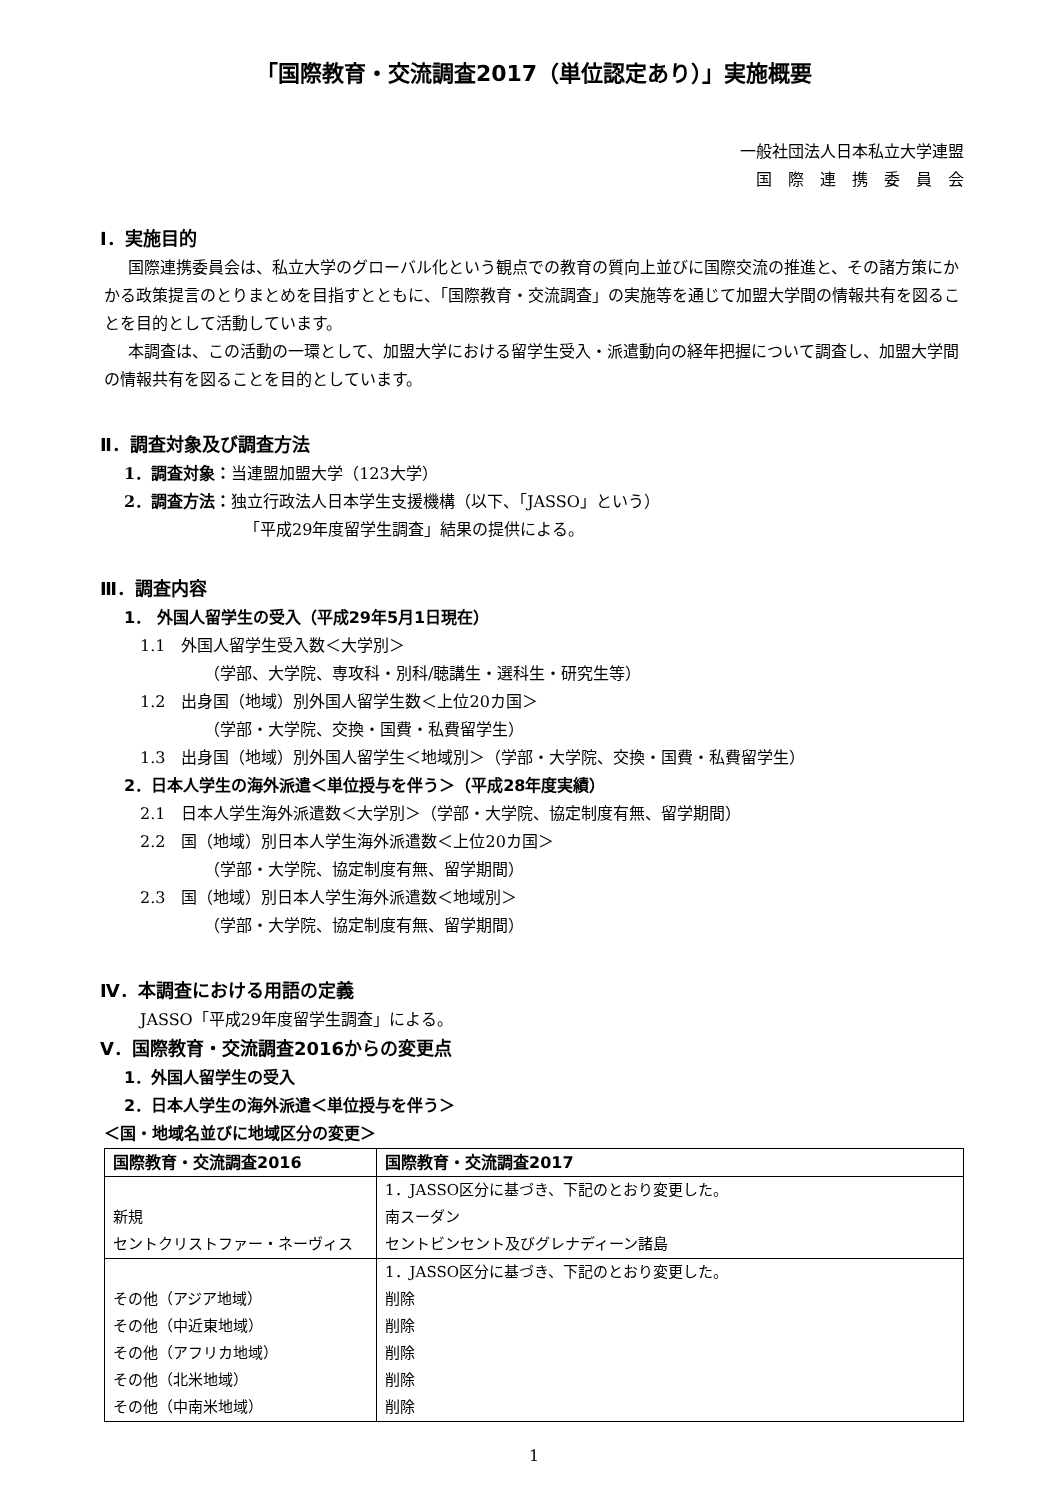「国際教育・交流調査2017（単位認定あり）」実施概要
一般社団法人日本私立大学連盟
国　際　連　携　委　員　会
Ⅰ．実施目的
国際連携委員会は、私立大学のグローバル化という観点での教育の質向上並びに国際交流の推進と、その諸方策にかかる政策提言のとりまとめを目指すとともに、「国際教育・交流調査」の実施等を通じて加盟大学間の情報共有を図ることを目的として活動しています。
本調査は、この活動の一環として、加盟大学における留学生受入・派遣動向の経年把握について調査し、加盟大学間の情報共有を図ることを目的としています。
Ⅱ．調査対象及び調査方法
1．調査対象：当連盟加盟大学（123大学）
2．調査方法：独立行政法人日本学生支援機構（以下、「JASSO」という）
「平成29年度留学生調査」結果の提供による。
Ⅲ．調査内容
1． 外国人留学生の受入（平成29年5月1日現在）
1.1　外国人留学生受入数＜大学別＞
（学部、大学院、専攻科・別科/聴講生・選科生・研究生等）
1.2　出身国（地域）別外国人留学生数＜上位20カ国＞
（学部・大学院、交換・国費・私費留学生）
1.3　出身国（地域）別外国人留学生＜地域別＞（学部・大学院、交換・国費・私費留学生）
2．日本人学生の海外派遣＜単位授与を伴う＞（平成28年度実績）
2.1　日本人学生海外派遣数＜大学別＞（学部・大学院、協定制度有無、留学期間）
2.2　国（地域）別日本人学生海外派遣数＜上位20カ国＞
（学部・大学院、協定制度有無、留学期間）
2.3　国（地域）別日本人学生海外派遣数＜地域別＞
（学部・大学院、協定制度有無、留学期間）
Ⅳ．本調査における用語の定義
JASSO「平成29年度留学生調査」による。
Ⅴ．国際教育・交流調査2016からの変更点
1．外国人留学生の受入
2．日本人学生の海外派遣＜単位授与を伴う＞
＜国・地域名並びに地域区分の変更＞
| 国際教育・交流調査2016 | 国際教育・交流調査2017 |
| --- | --- |
| 新規 セントクリストファー・ネーヴィス | 1．JASSO区分に基づき、下記のとおり変更した。 南スーダン セントビンセント及びグレナディーン諸島 |
| その他（アジア地域） その他（中近東地域） その他（アフリカ地域） その他（北米地域） その他（中南米地域） | 1．JASSO区分に基づき、下記のとおり変更した。 削除 削除 削除 削除 削除 |
1